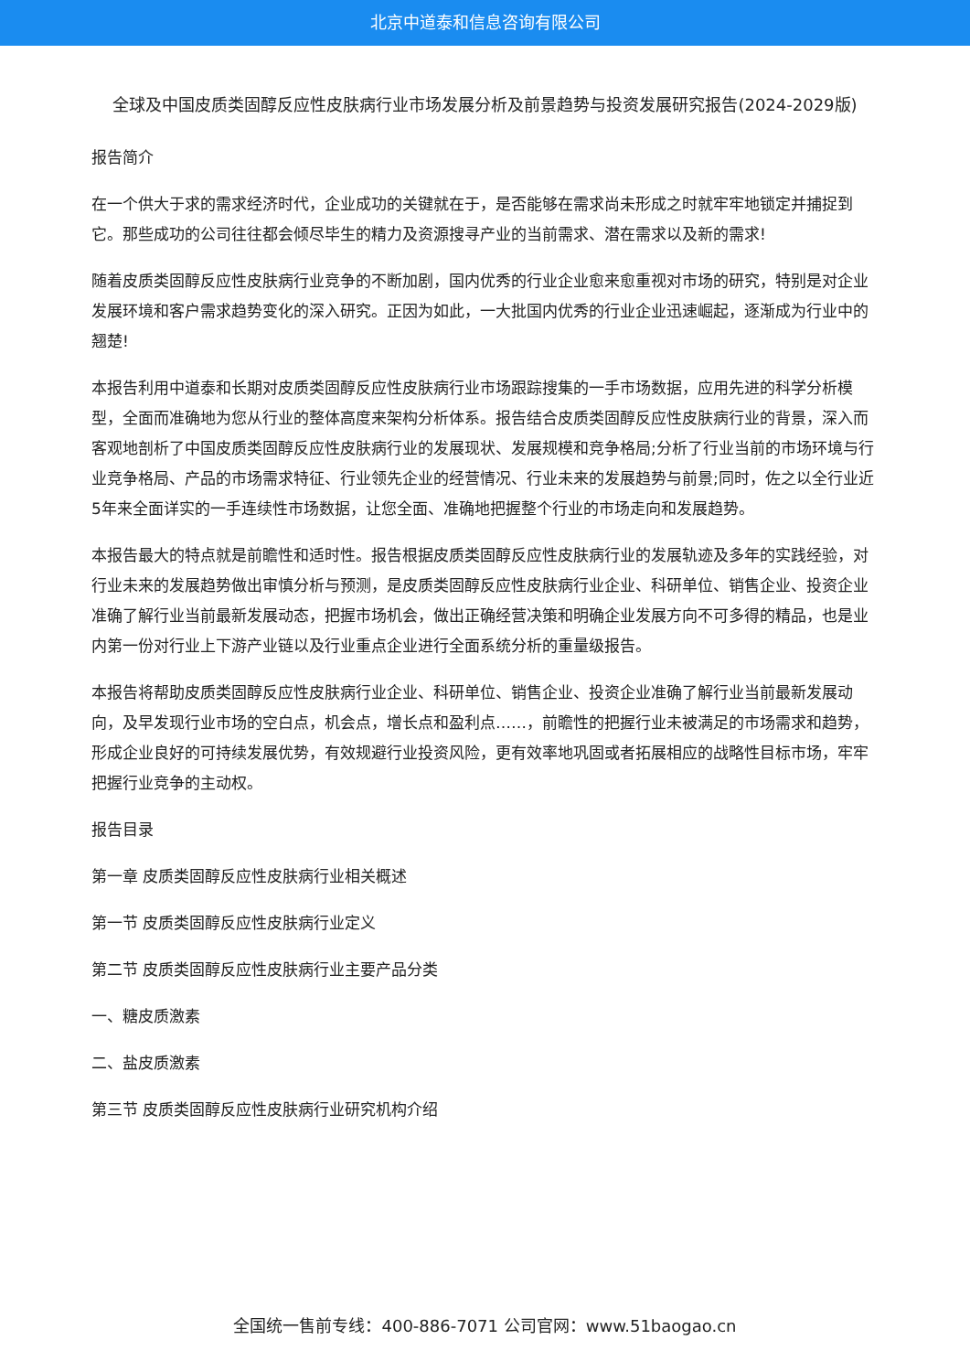北京中道泰和信息咨询有限公司
全球及中国皮质类固醇反应性皮肤病行业市场发展分析及前景趋势与投资发展研究报告(2024-2029版)
报告简介
在一个供大于求的需求经济时代，企业成功的关键就在于，是否能够在需求尚未形成之时就牢牢地锁定并捕捉到它。那些成功的公司往往都会倾尽毕生的精力及资源搜寻产业的当前需求、潜在需求以及新的需求!
随着皮质类固醇反应性皮肤病行业竞争的不断加剧，国内优秀的行业企业愈来愈重视对市场的研究，特别是对企业发展环境和客户需求趋势变化的深入研究。正因为如此，一大批国内优秀的行业企业迅速崛起，逐渐成为行业中的翘楚!
本报告利用中道泰和长期对皮质类固醇反应性皮肤病行业市场跟踪搜集的一手市场数据，应用先进的科学分析模型，全面而准确地为您从行业的整体高度来架构分析体系。报告结合皮质类固醇反应性皮肤病行业的背景，深入而客观地剖析了中国皮质类固醇反应性皮肤病行业的发展现状、发展规模和竞争格局;分析了行业当前的市场环境与行业竞争格局、产品的市场需求特征、行业领先企业的经营情况、行业未来的发展趋势与前景;同时，佐之以全行业近5年来全面详实的一手连续性市场数据，让您全面、准确地把握整个行业的市场走向和发展趋势。
本报告最大的特点就是前瞻性和适时性。报告根据皮质类固醇反应性皮肤病行业的发展轨迹及多年的实践经验，对行业未来的发展趋势做出审慎分析与预测，是皮质类固醇反应性皮肤病行业企业、科研单位、销售企业、投资企业准确了解行业当前最新发展动态，把握市场机会，做出正确经营决策和明确企业发展方向不可多得的精品，也是业内第一份对行业上下游产业链以及行业重点企业进行全面系统分析的重量级报告。
本报告将帮助皮质类固醇反应性皮肤病行业企业、科研单位、销售企业、投资企业准确了解行业当前最新发展动向，及早发现行业市场的空白点，机会点，增长点和盈利点……，前瞻性的把握行业未被满足的市场需求和趋势，形成企业良好的可持续发展优势，有效规避行业投资风险，更有效率地巩固或者拓展相应的战略性目标市场，牢牢把握行业竞争的主动权。
报告目录
第一章 皮质类固醇反应性皮肤病行业相关概述
第一节 皮质类固醇反应性皮肤病行业定义
第二节 皮质类固醇反应性皮肤病行业主要产品分类
一、糖皮质激素
二、盐皮质激素
第三节 皮质类固醇反应性皮肤病行业研究机构介绍
全国统一售前专线：400-886-7071 公司官网：www.51baogao.cn